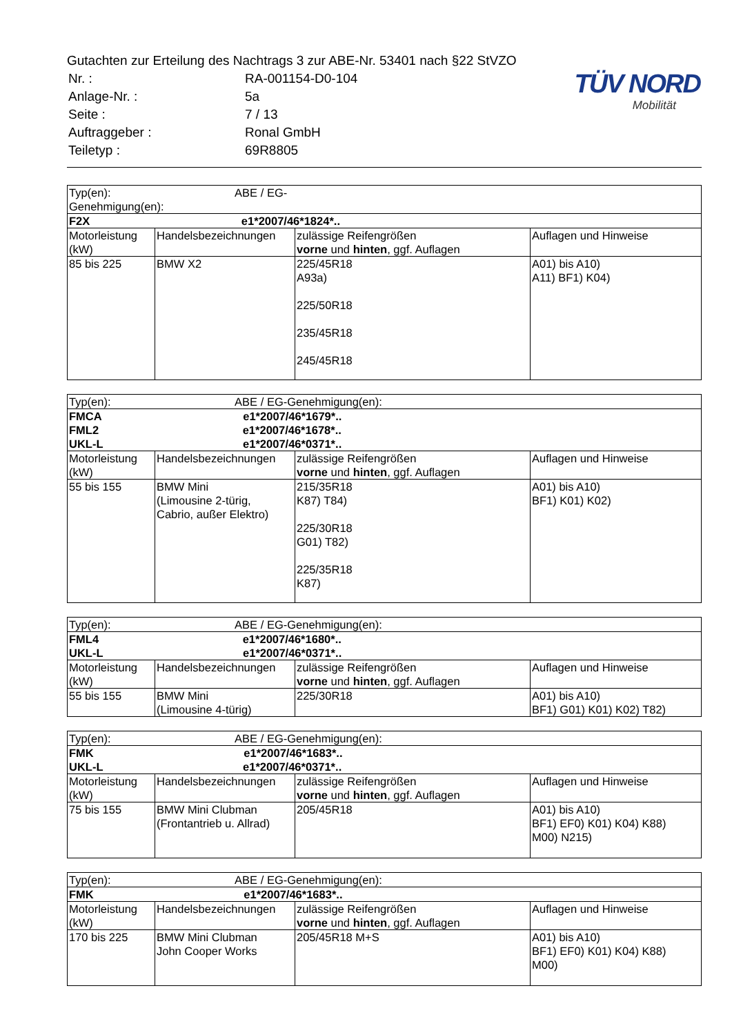Gutachten zur Erteilung des Nachtrags 3 zur ABE-Nr. 53401 nach §22 StVZO
| Nr. : | RA-001154-D0-104 |
| Anlage-Nr. : | 5a |
| Seite : | 7 / 13 |
| Auftraggeber : | Ronal GmbH |
| Teiletyp : | 69R8805 |
TÜV NORD
Mobilität
| Typ(en): ABE / EG-Genehmigung(en): | | | |
| F2X e1*2007/46*1824*.. | | | |
| Motorleistung (kW) | Handelsbezeichnungen | zulässige Reifengrößen vorne und hinten , ggf. Auflagen | Auflagen und Hinweise |
| 85 bis 225 | BMW X2 | 225/45R18 A93a) 225/50R18 235/45R18 245/45R18 | A01) bis A10) A11) BF1) K04) |
| Typ(en): ABE / EG-Genehmigung(en): | | | |
| FMCA e1*2007/46*1679*.. FML2 e1*2007/46*1678*.. UKL-L e1*2007/46*0371*.. | | | |
| Motorleistung (kW) | Handelsbezeichnungen | zulässige Reifengrößen vorne und hinten , ggf. Auflagen | Auflagen und Hinweise |
| 55 bis 155 | BMW Mini (Limousine 2-türig, Cabrio, außer Elektro) | 215/35R18 K87) T84) 225/30R18 G01) T82) 225/35R18 K87) | A01) bis A10) BF1) K01) K02) |
| Typ(en): ABE / EG-Genehmigung(en): | | | |
| FML4 e1*2007/46*1680*.. UKL-L e1*2007/46*0371*.. | | | |
| Motorleistung (kW) | Handelsbezeichnungen | zulässige Reifengrößen vorne und hinten , ggf. Auflagen | Auflagen und Hinweise |
| 55 bis 155 | BMW Mini (Limousine 4-türig) | 225/30R18 | A01) bis A10) BF1) G01) K01) K02) T82) |
| Typ(en): ABE / EG-Genehmigung(en): | | | |
| FMK e1*2007/46*1683*.. UKL-L e1*2007/46*0371*.. | | | |
| Motorleistung (kW) | Handelsbezeichnungen | zulässige Reifengrößen vorne und hinten , ggf. Auflagen | Auflagen und Hinweise |
| 75 bis 155 | BMW Mini Clubman (Frontantrieb u. Allrad) | 205/45R18 | A01) bis A10) BF1) EF0) K01) K04) K88) M00) N215) |
| Typ(en): ABE / EG-Genehmigung(en): | | | |
| FMK e1*2007/46*1683*.. | | | |
| Motorleistung (kW) | Handelsbezeichnungen | zulässige Reifengrößen vorne und hinten , ggf. Auflagen | Auflagen und Hinweise |
| 170 bis 225 | BMW Mini Clubman John Cooper Works | 205/45R18 M+S | A01) bis A10) BF1) EF0) K01) K04) K88) M00) |